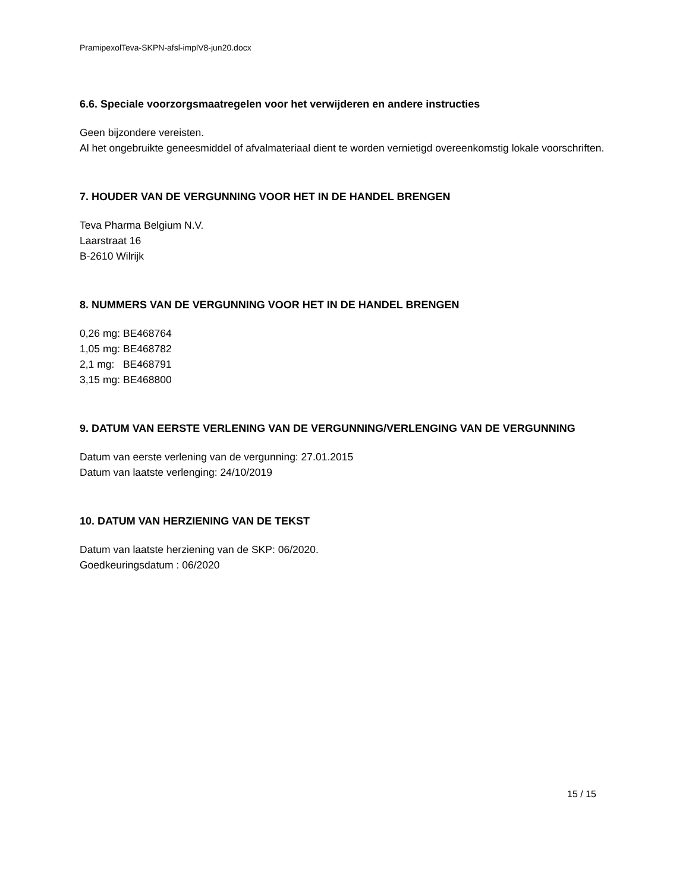PramipexolTeva-SKPN-afsl-implV8-jun20.docx
6.6. Speciale voorzorgsmaatregelen voor het verwijderen en andere instructies
Geen bijzondere vereisten.
Al het ongebruikte geneesmiddel of afvalmateriaal dient te worden vernietigd overeenkomstig lokale voorschriften.
7. HOUDER VAN DE VERGUNNING VOOR HET IN DE HANDEL BRENGEN
Teva Pharma Belgium N.V.
Laarstraat 16
B-2610 Wilrijk
8. NUMMERS VAN DE VERGUNNING VOOR HET IN DE HANDEL BRENGEN
0,26 mg: BE468764
1,05 mg: BE468782
2,1 mg: BE468791
3,15 mg: BE468800
9. DATUM VAN EERSTE VERLENING VAN DE VERGUNNING/VERLENGING VAN DE VERGUNNING
Datum van eerste verlening van de vergunning: 27.01.2015
Datum van laatste verlenging: 24/10/2019
10. DATUM VAN HERZIENING VAN DE TEKST
Datum van laatste herziening van de SKP: 06/2020.
Goedkeuringsdatum : 06/2020
15 / 15